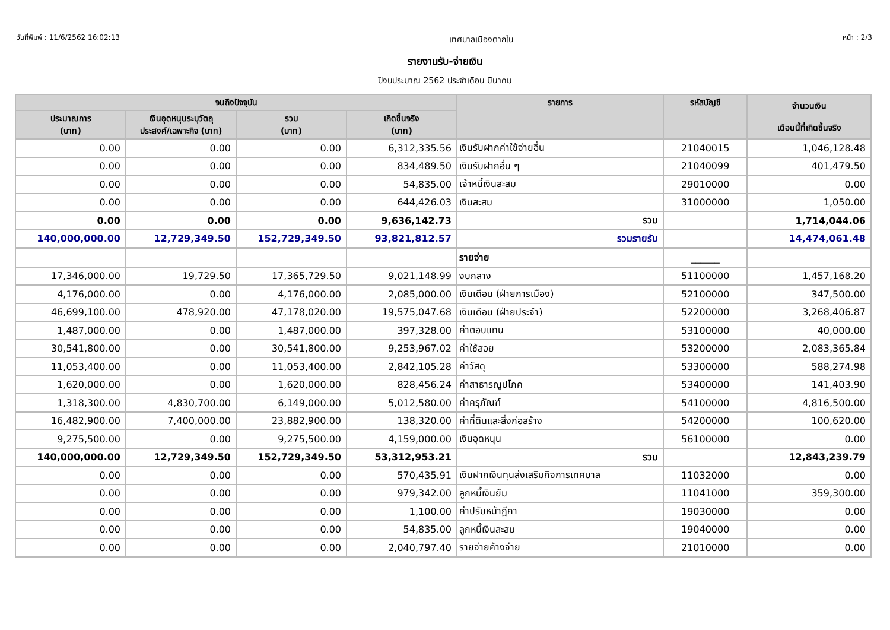วันที่พิมพ์ : 11/6/2562 16:02:13 เทศบาลเมืองตากใบ หน้า : 2/3
รายงานรับ-จ่ายเงิน
ปีงบประมาณ 2562 ประจำเดือน มีนาคม
| จนถึงปัจจุบัน | | | | รายการ | รหัสบัญชี | จำนวนเงิน เดือนนี้ที่เกิดขึ้นจริง |
| --- | --- | --- | --- | --- | --- | --- |
| ประมาณการ (บาท) | เงินอุดหนุนระบุวัตถุ ประสงค์/เฉพาะกิจ (บาท) | รวม (บาท) | เกิดขึ้นจริง (บาท) | | | |
| 0.00 | 0.00 | 0.00 | 6,312,335.56 | เงินรับฝากค่าใช้จ่ายอื่น | 21040015 | 1,046,128.48 |
| 0.00 | 0.00 | 0.00 | 834,489.50 | เงินรับฝากอื่น ๆ | 21040099 | 401,479.50 |
| 0.00 | 0.00 | 0.00 | 54,835.00 | เจ้าหนี้เงินสะสม | 29010000 | 0.00 |
| 0.00 | 0.00 | 0.00 | 644,426.03 | เงินสะสม | 31000000 | 1,050.00 |
| 0.00 | 0.00 | 0.00 | 9,636,142.73 | รวม | | 1,714,044.06 |
| 140,000,000.00 | 12,729,349.50 | 152,729,349.50 | 93,821,812.57 | รวมรายรับ | | 14,474,061.48 |
| | | | | รายจ่าย | ______ | |
| 17,346,000.00 | 19,729.50 | 17,365,729.50 | 9,021,148.99 | งบกลาง | 51100000 | 1,457,168.20 |
| 4,176,000.00 | 0.00 | 4,176,000.00 | 2,085,000.00 | เงินเดือน (ฝ่ายการเมือง) | 52100000 | 347,500.00 |
| 46,699,100.00 | 478,920.00 | 47,178,020.00 | 19,575,047.68 | เงินเดือน (ฝ่ายประจำ) | 52200000 | 3,268,406.87 |
| 1,487,000.00 | 0.00 | 1,487,000.00 | 397,328.00 | ค่าตอบแทน | 53100000 | 40,000.00 |
| 30,541,800.00 | 0.00 | 30,541,800.00 | 9,253,967.02 | ค่าใช้สอย | 53200000 | 2,083,365.84 |
| 11,053,400.00 | 0.00 | 11,053,400.00 | 2,842,105.28 | ค่าวัสดุ | 53300000 | 588,274.98 |
| 1,620,000.00 | 0.00 | 1,620,000.00 | 828,456.24 | ค่าสาธารณูปโภค | 53400000 | 141,403.90 |
| 1,318,300.00 | 4,830,700.00 | 6,149,000.00 | 5,012,580.00 | ค่าครุภัณฑ์ | 54100000 | 4,816,500.00 |
| 16,482,900.00 | 7,400,000.00 | 23,882,900.00 | 138,320.00 | ค่าที่ดินและสิ่งก่อสร้าง | 54200000 | 100,620.00 |
| 9,275,500.00 | 0.00 | 9,275,500.00 | 4,159,000.00 | เงินอุดหนุน | 56100000 | 0.00 |
| 140,000,000.00 | 12,729,349.50 | 152,729,349.50 | 53,312,953.21 | รวม | | 12,843,239.79 |
| 0.00 | 0.00 | 0.00 | 570,435.91 | เงินฝากเงินทุนส่งเสริมกิจการเทศบาล | 11032000 | 0.00 |
| 0.00 | 0.00 | 0.00 | 979,342.00 | ลูกหนี้เงินยืม | 11041000 | 359,300.00 |
| 0.00 | 0.00 | 0.00 | 1,100.00 | ค่าปรับหน้าฎีกา | 19030000 | 0.00 |
| 0.00 | 0.00 | 0.00 | 54,835.00 | ลูกหนี้เงินสะสม | 19040000 | 0.00 |
| 0.00 | 0.00 | 0.00 | 2,040,797.40 | รายจ่ายค้างจ่าย | 21010000 | 0.00 |